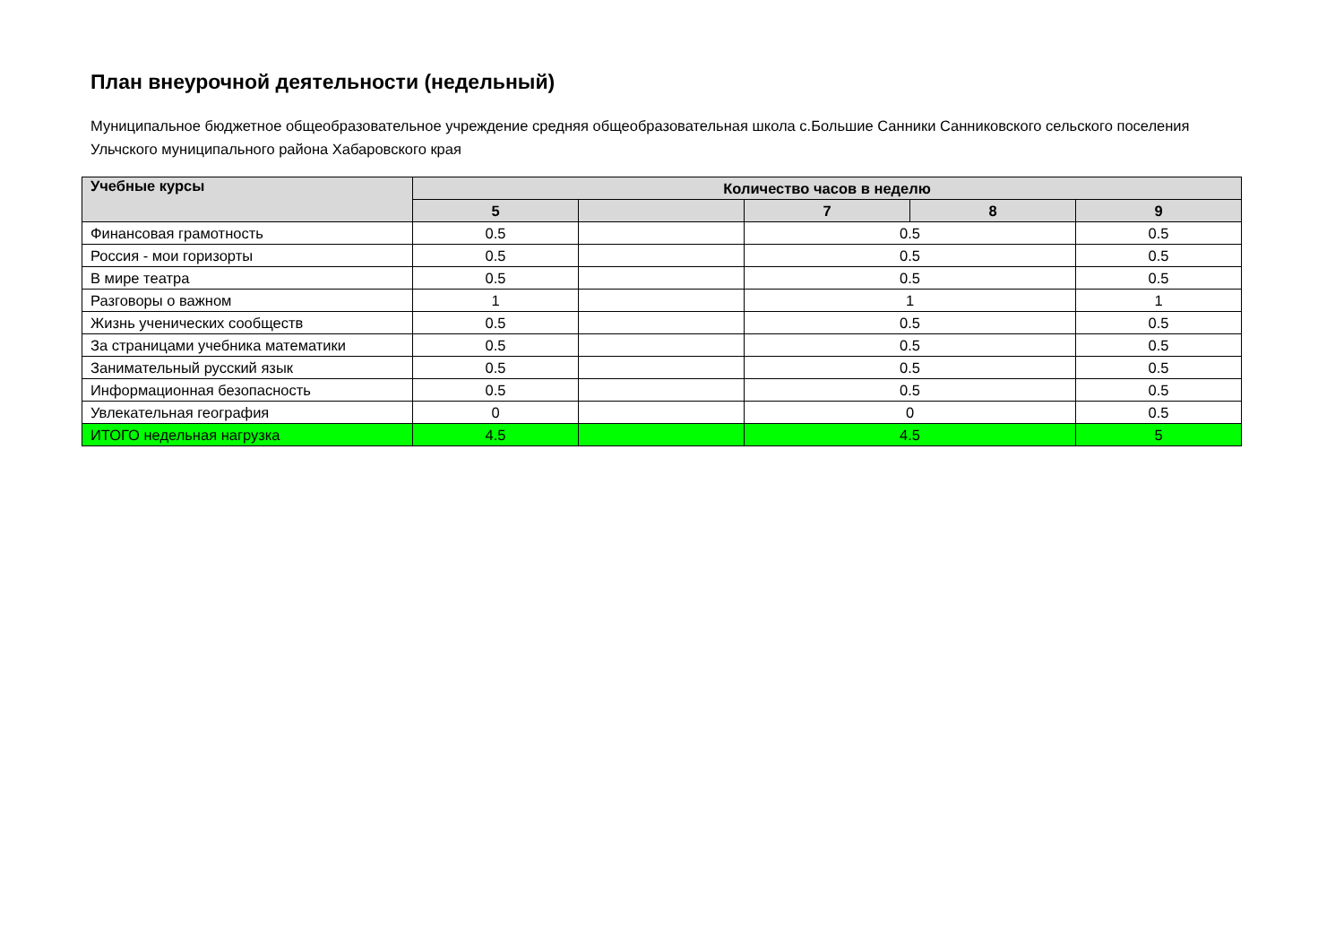План внеурочной деятельности (недельный)
Муниципальное бюджетное общеобразовательное учреждение средняя общеобразовательная школа с.Большие Санники Санниковского сельского поселения Ульчского муниципального района Хабаровского края
| Учебные курсы | Количество часов в неделю | | | | |
| --- | --- | --- | --- | --- | --- |
| | 5 | | 7 | 8 | 9 |
| Финансовая грамотность | 0.5 | | 0.5 | | 0.5 |
| Россия - мои горизорты | 0.5 | | 0.5 | | 0.5 |
| В мире театра | 0.5 | | 0.5 | | 0.5 |
| Разговоры о важном | 1 | | 1 | | 1 |
| Жизнь ученических сообществ | 0.5 | | 0.5 | | 0.5 |
| За страницами учебника математики | 0.5 | | 0.5 | | 0.5 |
| Занимательный русский язык | 0.5 | | 0.5 | | 0.5 |
| Информационная безопасность | 0.5 | | 0.5 | | 0.5 |
| Увлекательная география | 0 | | 0 | | 0.5 |
| ИТОГО недельная нагрузка | 4.5 | | 4.5 | | 5 |